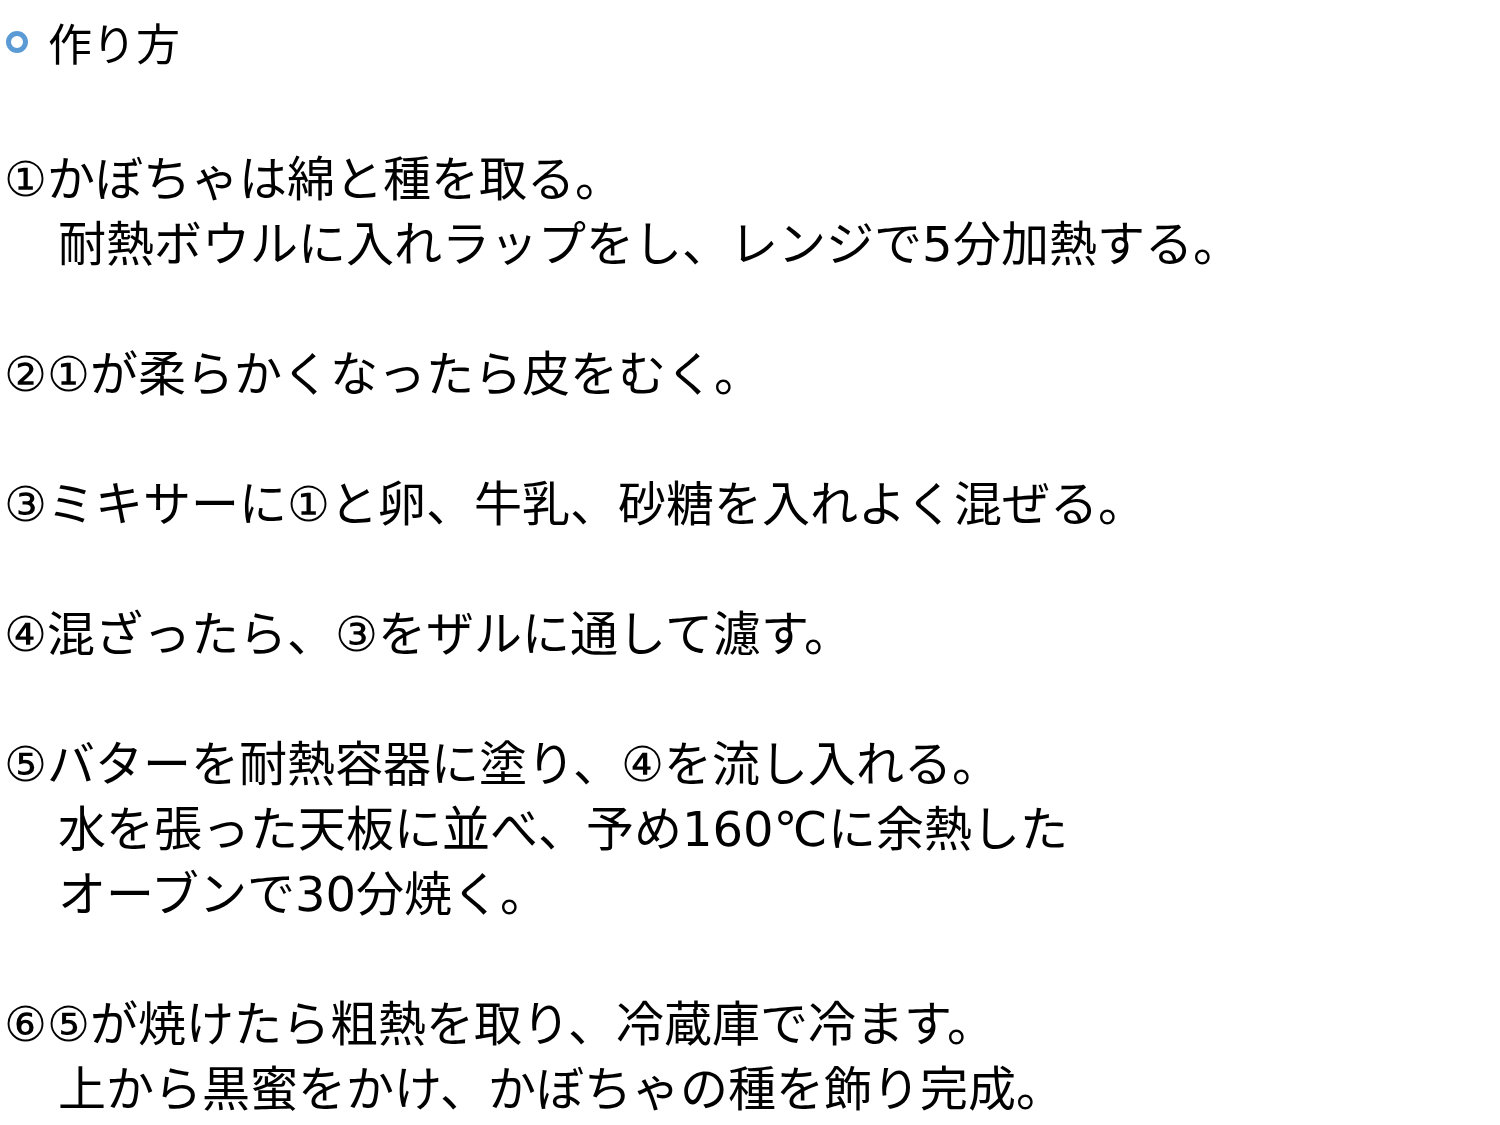作り方
①かぼちゃは綿と種を取る。
耐熱ボウルに入れラップをし、レンジで5分加熱する。
②①が柔らかくなったら皮をむく。
③ミキサーに①と卵、牛乳、砂糖を入れよく混ぜる。
④混ざったら、③をザルに通して濾す。
⑤バターを耐熱容器に塗り、④を流し入れる。
水を張った天板に並べ、予め160℃に余熱した
オーブンで30分焼く。
⑥⑤が焼けたら粗熱を取り、冷蔵庫で冷ます。
上から黒蜜をかけ、かぼちゃの種を飾り完成。